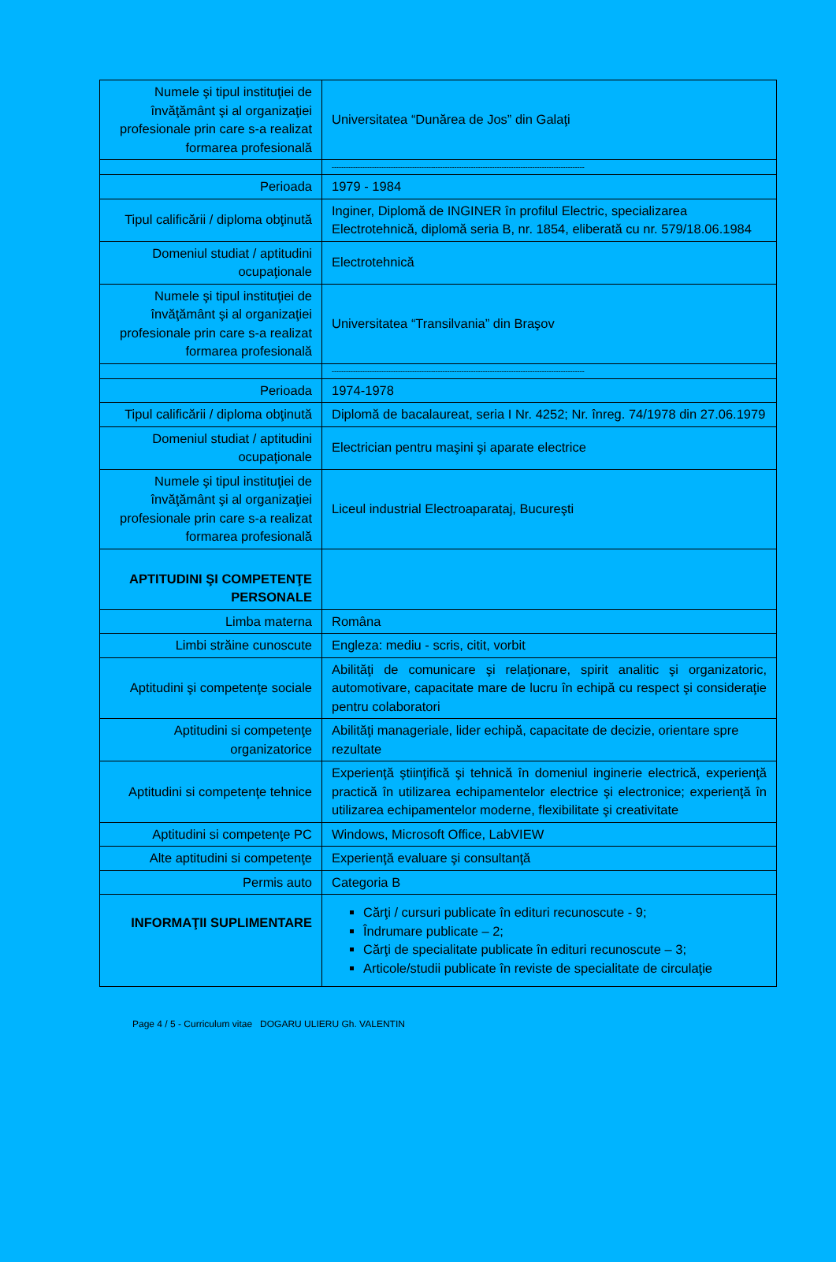| Numele şi tipul instituţiei de învăţământ şi al organizaţiei profesionale prin care s-a realizat formarea profesională | Universitatea “Dunărea de Jos” din Galaţi |
| | ----------------------------------------------------------------------------------------------------------- |
| Perioada | 1979 - 1984 |
| Tipul calificării / diploma obţinută | Inginer, Diplomă de INGINER în profilul Electric, specializarea Electrotehnică, diplomă seria B, nr. 1854, eliberată cu nr. 579/18.06.1984 |
| Domeniul studiat / aptitudini ocupaţionale | Electrotehnică |
| Numele şi tipul instituţiei de învăţământ şi al organizaţiei profesionale prin care s-a realizat formarea profesională | Universitatea “Transilvania” din Braşov |
| | ----------------------------------------------------------------------------------------------------------- |
| Perioada | 1974-1978 |
| Tipul calificării / diploma obţinută | Diplomă de bacalaureat, seria I Nr. 4252; Nr. înreg. 74/1978 din 27.06.1979 |
| Domeniul studiat / aptitudini ocupaţionale | Electrician pentru maşini şi aparate electrice |
| Numele şi tipul instituţiei de învăţământ şi al organizaţiei profesionale prin care s-a realizat formarea profesională | Liceul industrial Electroaparataj, Bucureşti |
| APTITUDINI ŞI COMPETENŢE PERSONALE | |
| Limba materna | Româna |
| Limbi străine cunoscute | Engleza: mediu - scris, citit, vorbit |
| Aptitudini şi competenţe sociale | Abilităţi de comunicare şi relaţionare, spirit analitic şi organizatoric, automotivare, capacitate mare de lucru în echipă cu respect şi consideraţie pentru colaboratori |
| Aptitudini si competenţe organizatorice | Abilităţi manageriale, lider echipă, capacitate de decizie, orientare spre rezultate |
| Aptitudini si competenţe tehnice | Experienţă ştiinţifică şi tehnică în domeniul inginerie electrică, experienţă practică în utilizarea echipamentelor electrice şi electronice; experienţă în utilizarea echipamentelor moderne, flexibilitate şi creativitate |
| Aptitudini si competenţe PC | Windows, Microsoft Office, LabVIEW |
| Alte aptitudini si competenţe | Experienţă evaluare şi consultanţă |
| Permis auto | Categoria B |
| INFORMAŢII SUPLIMENTARE | Cărţi / cursuri publicate în edituri recunoscute - 9; Îndrumare publicate – 2; Cărţi de specialitate publicate în edituri recunoscute – 3; Articole/studii publicate în reviste de specialitate de circulaţie |
Page 4 / 5 - Curriculum vitae DOGARU ULIERU Gh. VALENTIN